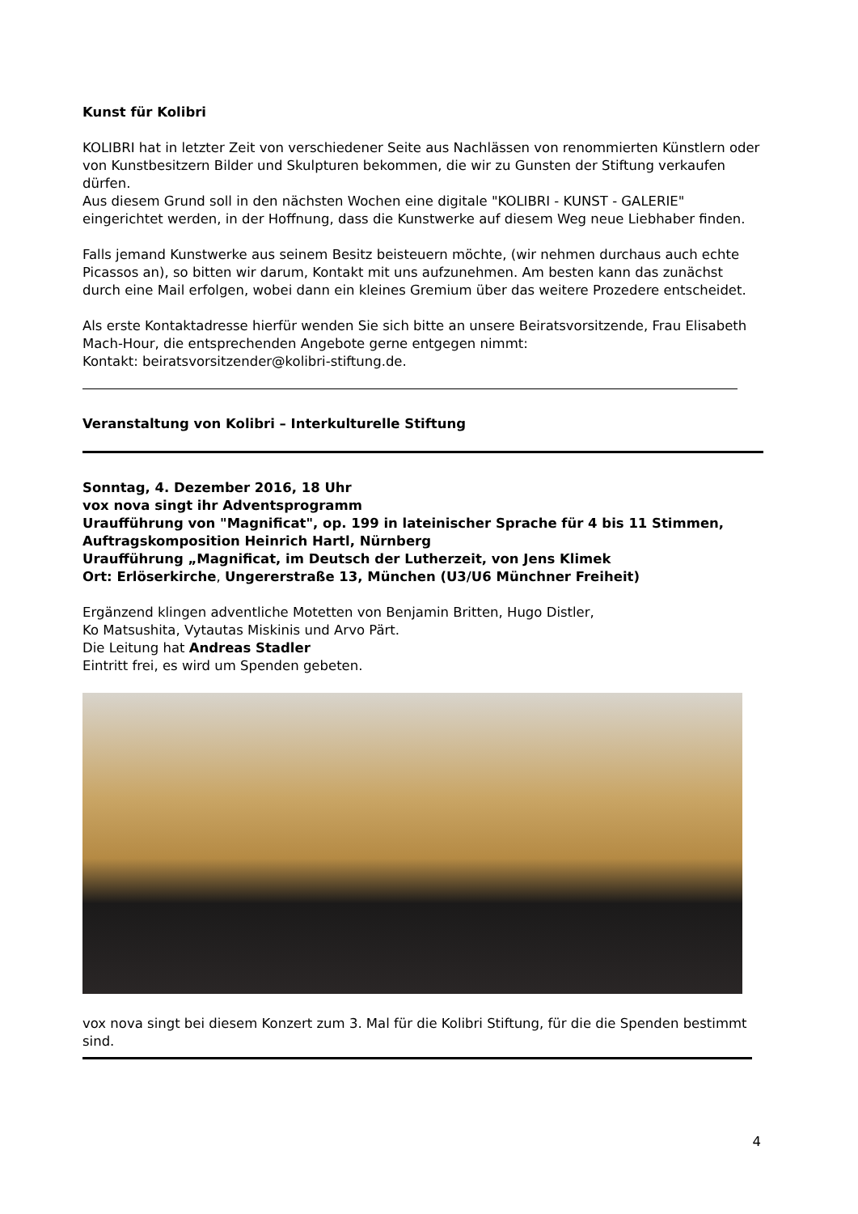Kunst für Kolibri
KOLIBRI hat in letzter Zeit von verschiedener Seite aus Nachlässen von renommierten Künstlern oder von Kunstbesitzern Bilder und Skulpturen bekommen, die wir zu Gunsten der Stiftung verkaufen dürfen.
Aus diesem Grund soll in den nächsten Wochen eine digitale "KOLIBRI - KUNST - GALERIE" eingerichtet werden, in der Hoffnung, dass die Kunstwerke auf diesem Weg neue Liebhaber finden.
Falls jemand Kunstwerke aus seinem Besitz beisteuern möchte, (wir nehmen durchaus auch echte Picassos an), so bitten wir darum, Kontakt mit uns aufzunehmen. Am besten kann das zunächst durch eine Mail erfolgen, wobei dann ein kleines Gremium über das weitere Prozedere entscheidet.
Als erste Kontaktadresse hierfür wenden Sie sich bitte an unsere Beiratsvorsitzende, Frau Elisabeth Mach-Hour, die entsprechenden Angebote gerne entgegen nimmt:
Kontakt: beiratsvorsitzender@kolibri-stiftung.de.
Veranstaltung von Kolibri – Interkulturelle Stiftung
Sonntag, 4. Dezember 2016, 18 Uhr
vox nova singt ihr Adventsprogramm
Uraufführung von "Magnificat", op. 199 in lateinischer Sprache für 4 bis 11 Stimmen, Auftragskomposition Heinrich Hartl, Nürnberg
Uraufführung „Magnificat, im Deutsch der Lutherzeit, von Jens Klimek
Ort: Erlöserkirche, Ungererstraße 13, München (U3/U6 Münchner Freiheit)
Ergänzend klingen adventliche Motetten von Benjamin Britten, Hugo Distler,
Ko Matsushita, Vytautas Miskinis und Arvo Pärt.
Die Leitung hat Andreas Stadler
Eintritt frei, es wird um Spenden gebeten.
vox nova singt bei diesem Konzert zum 3. Mal für die Kolibri Stiftung, für die die Spenden bestimmt sind.
4